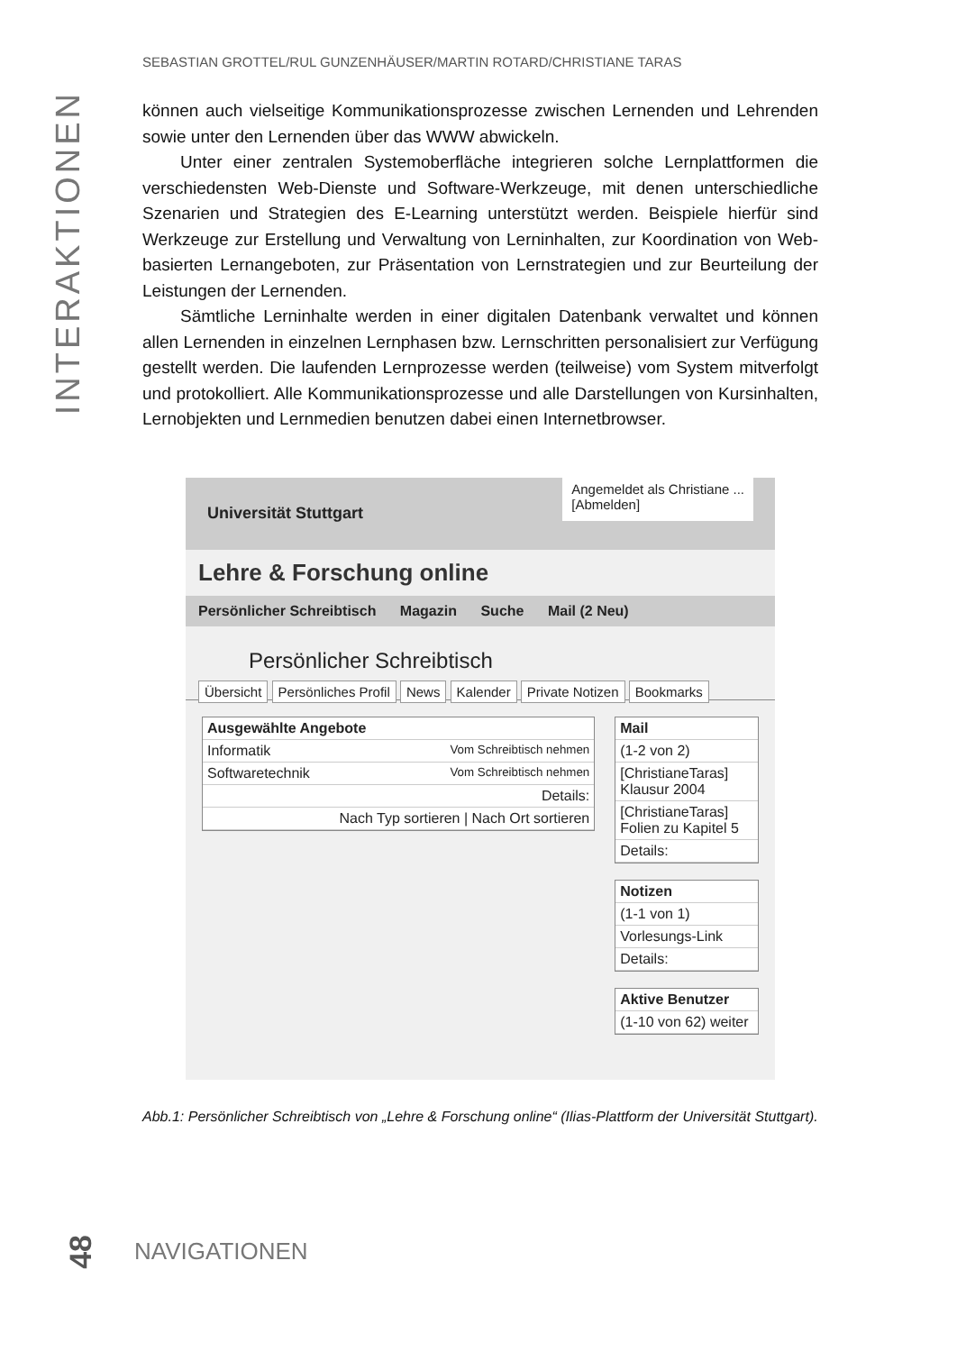INTERAKTIONEN
SEBASTIAN GROTTEL/RUL GUNZENHÄUSER/MARTIN ROTARD/CHRISTIANE TARAS
können auch vielseitige Kommunikationsprozesse zwischen Lernenden und Lehrenden sowie unter den Lernenden über das WWW abwickeln.
Unter einer zentralen Systemoberfläche integrieren solche Lernplattformen die verschiedensten Web-Dienste und Software-Werkzeuge, mit denen unterschiedliche Szenarien und Strategien des E-Learning unterstützt werden. Beispiele hierfür sind Werkzeuge zur Erstellung und Verwaltung von Lerninhalten, zur Koordination von Web-basierten Lernangeboten, zur Präsentation von Lernstrategien und zur Beurteilung der Leistungen der Lernenden.
Sämtliche Lerninhalte werden in einer digitalen Datenbank verwaltet und können allen Lernenden in einzelnen Lernphasen bzw. Lernschritten personalisiert zur Verfügung gestellt werden. Die laufenden Lernprozesse werden (teilweise) vom System mitverfolgt und protokolliert. Alle Kommunikationsprozesse und alle Darstellungen von Kursinhalten, Lernobjekten und Lernmedien benutzen dabei einen Internetbrowser.
Universität Stuttgart
Angemeldet als Christiane ...
[Abmelden]
Lehre & Forschung online
Persönlicher Schreibtisch Magazin Suche Mail (2 Neu)
Persönlicher Schreibtisch
Übersicht Persönliches Profil News Kalender Private Notizen Bookmarks
Ausgewählte Angebote
Informatik Vom Schreibtisch nehmen
Softwaretechnik Vom Schreibtisch nehmen
Details:
Nach Typ sortieren | Nach Ort sortieren
Mail
(1-2 von 2)
[ChristianeTaras] Klausur 2004
[ChristianeTaras] Folien zu Kapitel 5
Details:
Notizen
(1-1 von 1)
Vorlesungs-Link
Details:
Aktive Benutzer
(1-10 von 62) weiter
Abb.1: Persönlicher Schreibtisch von „Lehre & Forschung online“ (Ilias-Plattform der Universität Stuttgart).
48 NAVIGATIONEN